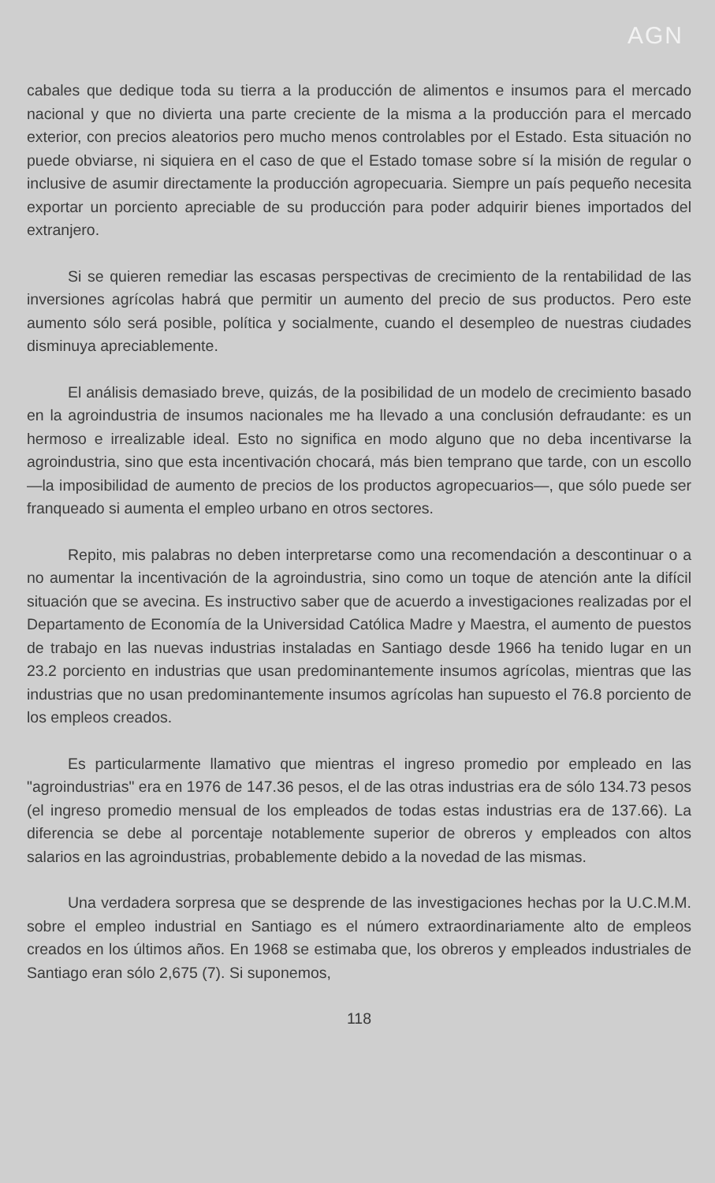AGN
cabales que dedique toda su tierra a la producción de alimentos e insumos para el mercado nacional y que no divierta una parte creciente de la misma a la producción para el mercado exterior, con precios aleatorios pero mucho menos controlables por el Estado. Esta situación no puede obviarse, ni siquiera en el caso de que el Estado tomase sobre sí la misión de regular o inclusive de asumir directamente la producción agropecuaria. Siempre un país pequeño necesita exportar un porciento apreciable de su producción para poder adquirir bienes importados del extranjero.
Si se quieren remediar las escasas perspectivas de crecimiento de la rentabilidad de las inversiones agrícolas habrá que permitir un aumento del precio de sus productos. Pero este aumento sólo será posible, política y socialmente, cuando el desempleo de nuestras ciudades disminuya apreciablemente.
El análisis demasiado breve, quizás, de la posibilidad de un modelo de crecimiento basado en la agroindustria de insumos nacionales me ha llevado a una conclusión defraudante: es un hermoso e irrealizable ideal. Esto no significa en modo alguno que no deba incentivarse la agroindustria, sino que esta incentivación chocará, más bien temprano que tarde, con un escollo —la imposibilidad de aumento de precios de los productos agropecuarios—, que sólo puede ser franqueado si aumenta el empleo urbano en otros sectores.
Repito, mis palabras no deben interpretarse como una recomendación a descontinuar o a no aumentar la incentivación de la agroindustria, sino como un toque de atención ante la difícil situación que se avecina. Es instructivo saber que de acuerdo a investigaciones realizadas por el Departamento de Economía de la Universidad Católica Madre y Maestra, el aumento de puestos de trabajo en las nuevas industrias instaladas en Santiago desde 1966 ha tenido lugar en un 23.2 porciento en industrias que usan predominantemente insumos agrícolas, mientras que las industrias que no usan predominantemente insumos agrícolas han supuesto el 76.8 porciento de los empleos creados.
Es particularmente llamativo que mientras el ingreso promedio por empleado en las "agroindustrias" era en 1976 de 147.36 pesos, el de las otras industrias era de sólo 134.73 pesos (el ingreso promedio mensual de los empleados de todas estas industrias era de 137.66). La diferencia se debe al porcentaje notablemente superior de obreros y empleados con altos salarios en las agroindustrias, probablemente debido a la novedad de las mismas.
Una verdadera sorpresa que se desprende de las investigaciones hechas por la U.C.M.M. sobre el empleo industrial en Santiago es el número extraordinariamente alto de empleos creados en los últimos años. En 1968 se estimaba que, los obreros y empleados industriales de Santiago eran sólo 2,675 (7). Si suponemos,
118